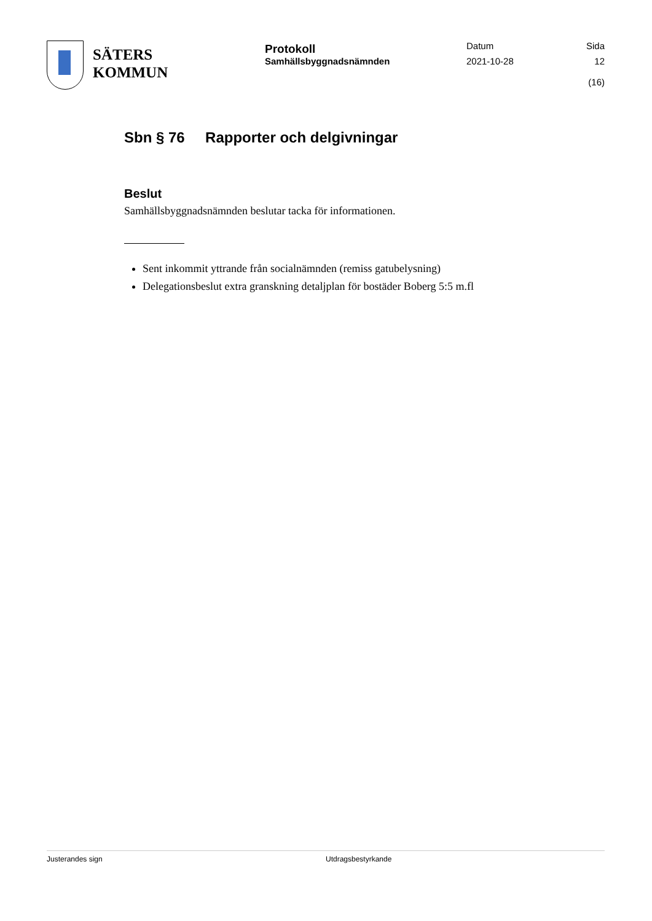SÄTERS
KOMMUN
Protokoll
Samhällsbyggnadsnämnden
Datum
2021-10-28
Sida
12 (16)
Sbn § 76 Rapporter och delgivningar
Beslut
Samhällsbyggnadsnämnden beslutar tacka för informationen.
Sent inkommit yttrande från socialnämnden (remiss gatubelysning)
Delegationsbeslut extra granskning detaljplan för bostäder Boberg 5:5 m.fl
Justerandes sign Utdragsbestyrkande